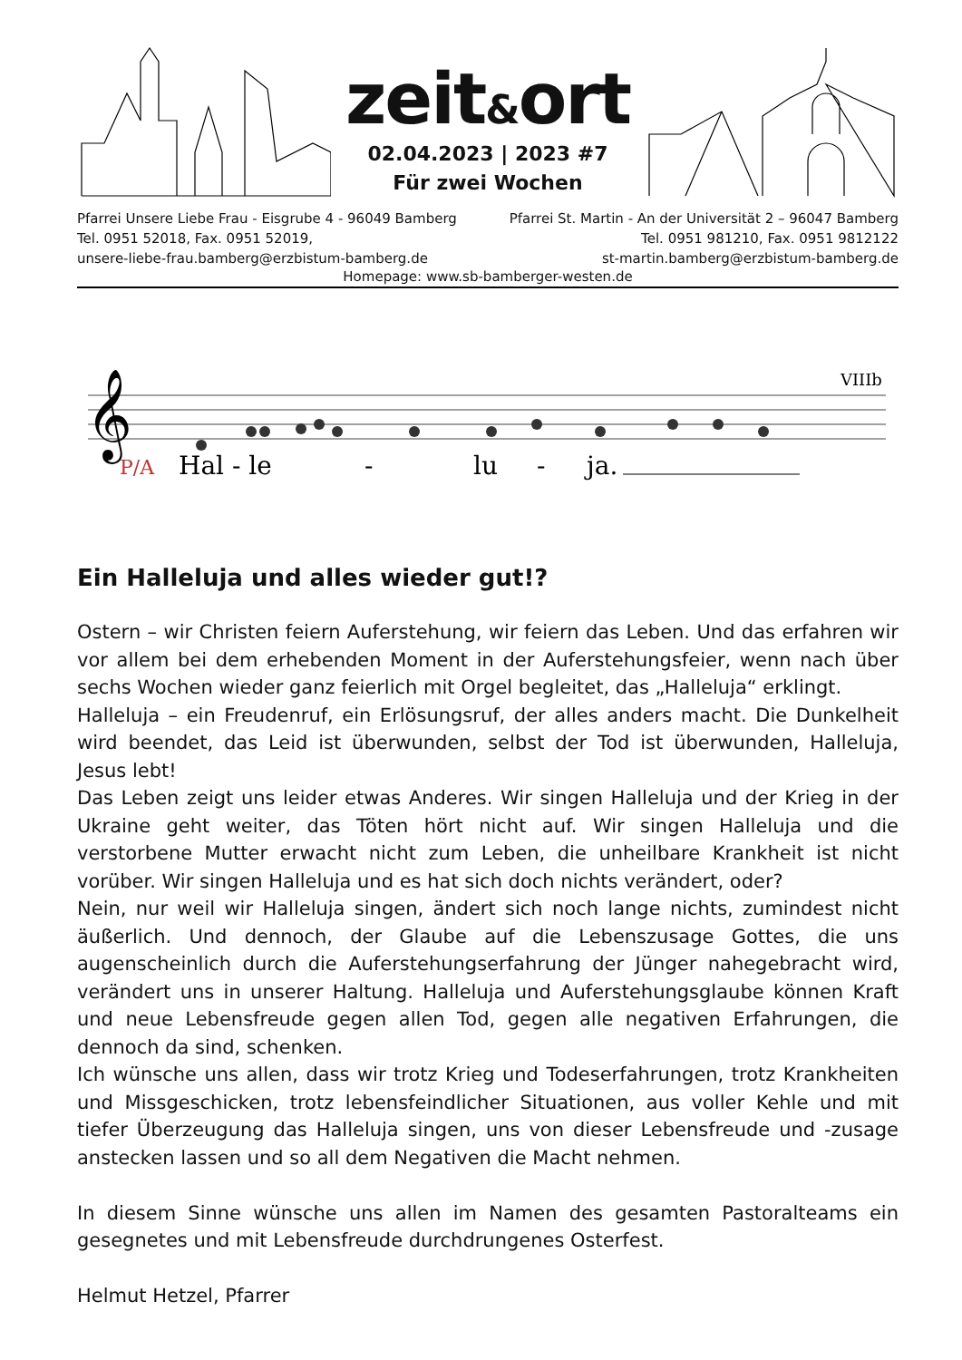zeit&ort
02.04.2023 | 2023 #7
Für zwei Wochen
Pfarrei Unsere Liebe Frau - Eisgrube 4 - 96049 Bamberg
Tel. 0951 52018, Fax. 0951 52019,
unsere-liebe-frau.bamberg@erzbistum-bamberg.de
Pfarrei St. Martin - An der Universität 2 – 96047 Bamberg
Tel. 0951 981210, Fax. 0951 9812122
st-martin.bamberg@erzbistum-bamberg.de
Homepage: www.sb-bamberger-westen.de
VIIIb
𝄞
P/A
Hal - le
-
lu
-
ja.
Ein Halleluja und alles wieder gut!?
Ostern – wir Christen feiern Auferstehung, wir feiern das Leben. Und das erfahren wir vor allem bei dem erhebenden Moment in der Auferstehungsfeier, wenn nach über sechs Wochen wieder ganz feierlich mit Orgel begleitet, das „Halleluja“ erklingt.
Halleluja – ein Freudenruf, ein Erlösungsruf, der alles anders macht. Die Dunkelheit wird beendet, das Leid ist überwunden, selbst der Tod ist überwunden, Halleluja, Jesus lebt!
Das Leben zeigt uns leider etwas Anderes. Wir singen Halleluja und der Krieg in der Ukraine geht weiter, das Töten hört nicht auf. Wir singen Halleluja und die verstorbene Mutter erwacht nicht zum Leben, die unheilbare Krankheit ist nicht vorüber. Wir singen Halleluja und es hat sich doch nichts verändert, oder?
Nein, nur weil wir Halleluja singen, ändert sich noch lange nichts, zumindest nicht äußerlich. Und dennoch, der Glaube auf die Lebenszusage Gottes, die uns augenscheinlich durch die Auferstehungserfahrung der Jünger nahegebracht wird, verändert uns in unserer Haltung. Halleluja und Auferstehungsglaube können Kraft und neue Lebensfreude gegen allen Tod, gegen alle negativen Erfahrungen, die dennoch da sind, schenken.
Ich wünsche uns allen, dass wir trotz Krieg und Todeserfahrungen, trotz Krankheiten und Missgeschicken, trotz lebensfeindlicher Situationen, aus voller Kehle und mit tiefer Überzeugung das Halleluja singen, uns von dieser Lebensfreude und -zusage anstecken lassen und so all dem Negativen die Macht nehmen.
In diesem Sinne wünsche uns allen im Namen des gesamten Pastoralteams ein gesegnetes und mit Lebensfreude durchdrungenes Osterfest.
Helmut Hetzel, Pfarrer